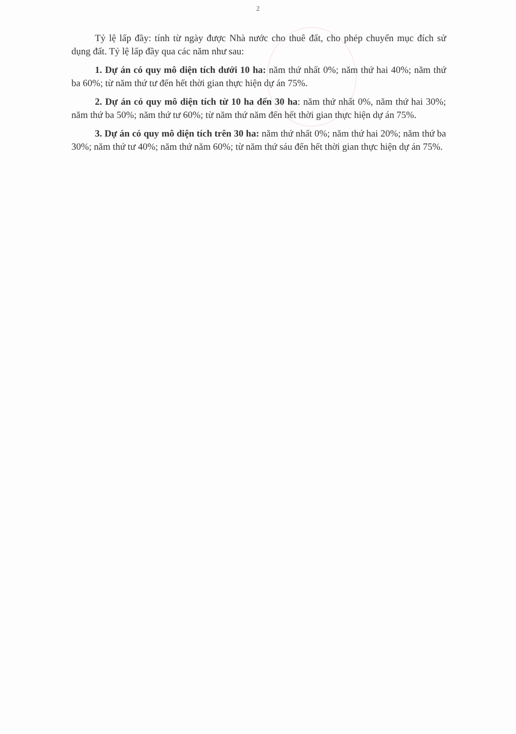2
Tỷ lệ lấp đầy: tính từ ngày được Nhà nước cho thuê đất, cho phép chuyển mục đích sử dụng đất. Tỷ lệ lấp đầy qua các năm như sau:
1. Dự án có quy mô diện tích dưới 10 ha: năm thứ nhất 0%; năm thứ hai 40%; năm thứ ba 60%; từ năm thứ tư đến hết thời gian thực hiện dự án 75%.
2. Dự án có quy mô diện tích từ 10 ha đến 30 ha: năm thứ nhất 0%, năm thứ hai 30%; năm thứ ba 50%; năm thứ tư 60%; từ năm thứ năm đến hết thời gian thực hiện dự án 75%.
3. Dự án có quy mô diện tích trên 30 ha: năm thứ nhất 0%; năm thứ hai 20%; năm thứ ba 30%; năm thứ tư 40%; năm thứ năm 60%; từ năm thứ sáu đến hết thời gian thực hiện dự án 75%.